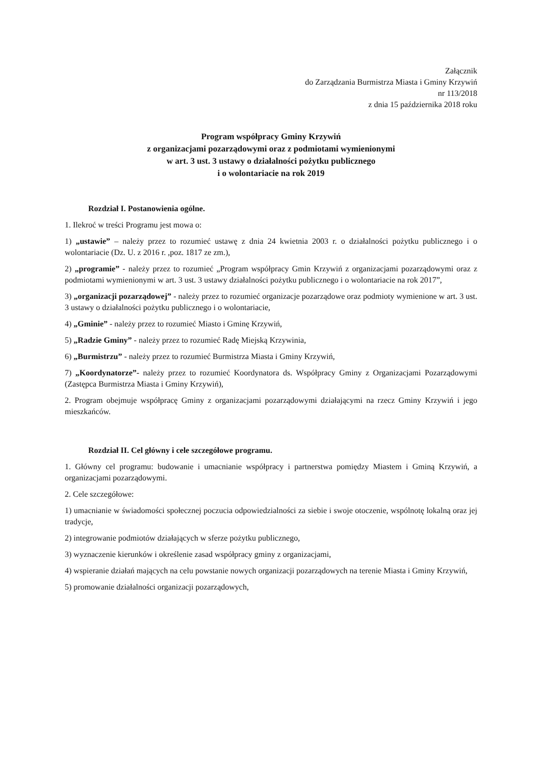Załącznik
do Zarządzania Burmistrza Miasta i Gminy Krzywiń
nr 113/2018
z dnia 15 października 2018 roku
Program współpracy Gminy Krzywiń
z organizacjami pozarządowymi oraz z podmiotami wymienionymi
w art. 3 ust. 3 ustawy o działalności pożytku publicznego
i o wolontariacie na rok 2019
Rozdział I. Postanowienia ogólne.
1. Ilekroć w treści Programu jest mowa o:
1) „ustawie” – należy przez to rozumieć ustawę z dnia 24 kwietnia 2003 r. o działalności pożytku publicznego i o wolontariacie (Dz. U. z 2016 r. ,poz. 1817 ze zm.),
2) „programie” - należy przez to rozumieć „Program współpracy Gmin Krzywiń z organizacjami pozarządowymi oraz z podmiotami wymienionymi w art. 3 ust. 3 ustawy działalności pożytku publicznego i o wolontariacie na rok 2017”,
3) „organizacji pozarządowej” - należy przez to rozumieć organizacje pozarządowe oraz podmioty wymienione w art. 3 ust. 3 ustawy o działalności pożytku publicznego i o wolontariacie,
4) „Gminie” - należy przez to rozumieć Miasto i Gminę Krzywiń,
5) „Radzie Gminy” - należy przez to rozumieć Radę Miejską Krzywinia,
6) „Burmistrzu” - należy przez to rozumieć Burmistrza Miasta i Gminy Krzywiń,
7) „Koordynatorze”- należy przez to rozumieć Koordynatora ds. Współpracy Gminy z Organizacjami Pozarządowymi (Zastępca Burmistrza Miasta i Gminy Krzywiń),
2. Program obejmuje współpracę Gminy z organizacjami pozarządowymi działającymi na rzecz Gminy Krzywiń i jego mieszkańców.
Rozdział II. Cel główny i cele szczegółowe programu.
1. Główny cel programu: budowanie i umacnianie współpracy i partnerstwa pomiędzy Miastem i Gminą Krzywiń, a organizacjami pozarządowymi.
2. Cele szczegółowe:
1) umacnianie w świadomości społecznej poczucia odpowiedzialności za siebie i swoje otoczenie, wspólnotę lokalną oraz jej tradycje,
2) integrowanie podmiotów działających w sferze pożytku publicznego,
3) wyznaczenie kierunków i określenie zasad współpracy gminy z organizacjami,
4) wspieranie działań mających na celu powstanie nowych organizacji pozarządowych na terenie Miasta i Gminy Krzywiń,
5) promowanie działalności organizacji pozarządowych,